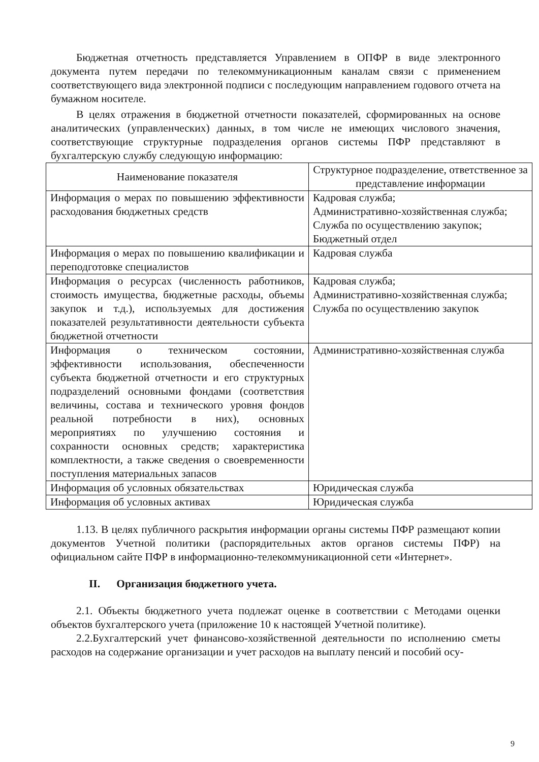Бюджетная отчетность представляется Управлением в ОПФР в виде электронного документа путем передачи по телекоммуникационным каналам связи с применением соответствующего вида электронной подписи с последующим направлением годового отчета на бумажном носителе.
В целях отражения в бюджетной отчетности показателей, сформированных на основе аналитических (управленческих) данных, в том числе не имеющих числового значения, соответствующие структурные подразделения органов системы ПФР представляют в бухгалтерскую службу следующую информацию:
| Наименование показателя | Структурное подразделение, ответственное за представление информации |
| Информация о мерах по повышению эффективности расходования бюджетных средств | Кадровая служба; Административно-хозяйственная служба; Служба по осуществлению закупок; Бюджетный отдел |
| Информация о мерах по повышению квалификации и переподготовке специалистов | Кадровая служба |
| Информация о ресурсах (численность работников, стоимость имущества, бюджетные расходы, объемы закупок и т.д.), используемых для достижения показателей результативности деятельности субъекта бюджетной отчетности | Кадровая служба; Административно-хозяйственная служба; Служба по осуществлению закупок |
| Информация о техническом состоянии, эффективности использования, обеспеченности субъекта бюджетной отчетности и его структурных подразделений основными фондами (соответствия величины, состава и технического уровня фондов реальной потребности в них), основных мероприятиях по улучшению состояния и сохранности основных средств; характеристика комплектности, а также сведения о своевременности поступления материальных запасов | Административно-хозяйственная служба |
| Информация об условных обязательствах | Юридическая служба |
| Информация об условных активах | Юридическая служба |
1.13. В целях публичного раскрытия информации органы системы ПФР размещают копии документов Учетной политики (распорядительных актов органов системы ПФР) на официальном сайте ПФР в информационно-телекоммуникационной сети «Интернет».
II. Организация бюджетного учета.
2.1. Объекты бюджетного учета подлежат оценке в соответствии с Методами оценки объектов бухгалтерского учета (приложение 10 к настоящей Учетной политике).
2.2.Бухгалтерский учет финансово-хозяйственной деятельности по исполнению сметы расходов на содержание организации и учет расходов на выплату пенсий и пособий осу-
9